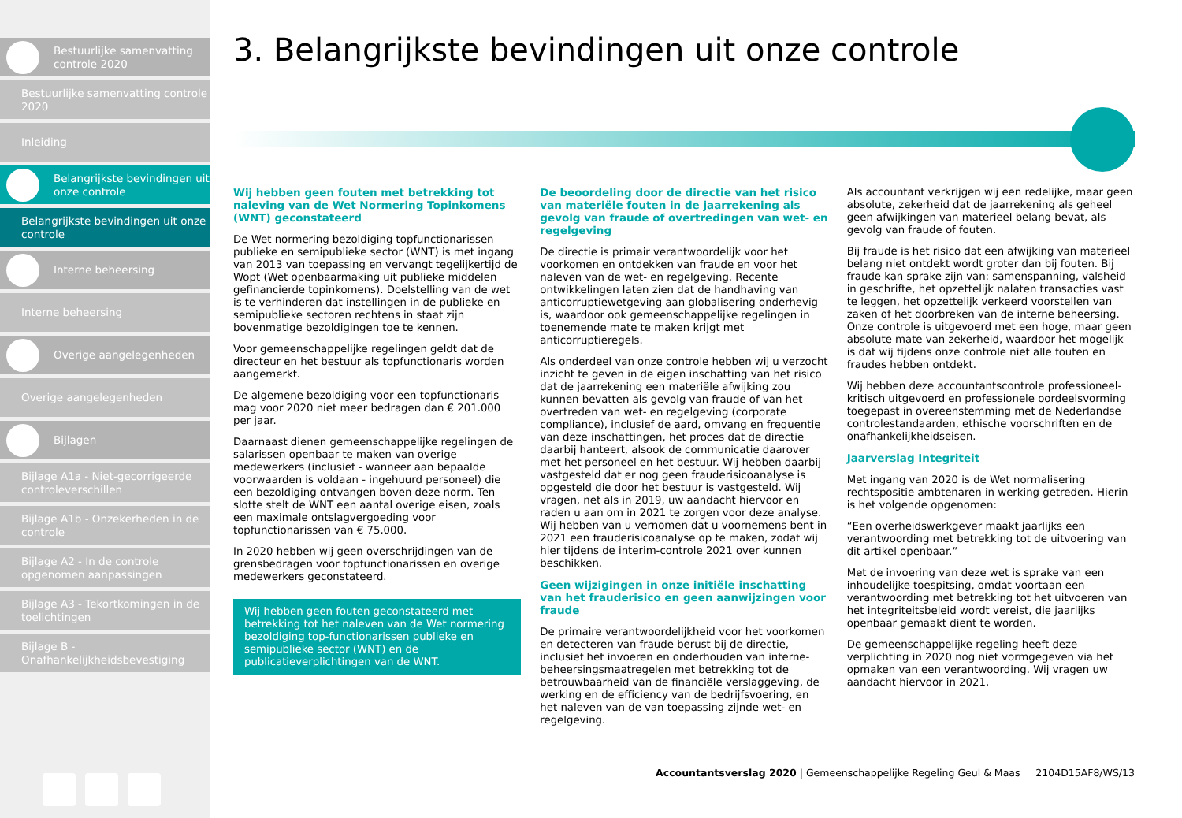Bestuurlijke samenvatting controle 2020
Bestuurlijke samenvatting controle 2020
Inleiding
Belangrijkste bevindingen uit onze controle
Belangrijkste bevindingen uit onze controle
Interne beheersing
Interne beheersing
Overige aangelegenheden
Overige aangelegenheden
Bijlagen
Bijlage A1a - Niet-gecorrigeerde controleverschillen
Bijlage A1b - Onzekerheden in de controle
Bijlage A2 - In de controle opgenomen aanpassingen
Bijlage A3 - Tekortkomingen in de toelichtingen
Bijlage B - Onafhankelijkheidsbevestiging
3. Belangrijkste bevindingen uit onze controle
Wij hebben geen fouten met betrekking tot naleving van de Wet Normering Topinkomens (WNT) geconstateerd
De Wet normering bezoldiging topfunctionarissen publieke en semipublieke sector (WNT) is met ingang van 2013 van toepassing en vervangt tegelijkertijd de Wopt (Wet openbaarmaking uit publieke middelen gefinancierde topinkomens). Doelstelling van de wet is te verhinderen dat instellingen in de publieke en semipublieke sectoren rechtens in staat zijn bovenmatige bezoldigingen toe te kennen.
Voor gemeenschappelijke regelingen geldt dat de directeur en het bestuur als topfunctionaris worden aangemerkt.
De algemene bezoldiging voor een topfunctionaris mag voor 2020 niet meer bedragen dan € 201.000 per jaar.
Daarnaast dienen gemeenschappelijke regelingen de salarissen openbaar te maken van overige medewerkers (inclusief - wanneer aan bepaalde voorwaarden is voldaan - ingehuurd personeel) die een bezoldiging ontvangen boven deze norm. Ten slotte stelt de WNT een aantal overige eisen, zoals een maximale ontslagvergoeding voor topfunctionarissen van € 75.000.
In 2020 hebben wij geen overschrijdingen van de grensbedragen voor topfunctionarissen en overige medewerkers geconstateerd.
Wij hebben geen fouten geconstateerd met betrekking tot het naleven van de Wet normering bezoldiging top-functionarissen publieke en semipublieke sector (WNT) en de publicatieverplichtingen van de WNT.
De beoordeling door de directie van het risico van materiële fouten in de jaarrekening als gevolg van fraude of overtredingen van wet- en regelgeving
De directie is primair verantwoordelijk voor het voorkomen en ontdekken van fraude en voor het naleven van de wet- en regelgeving. Recente ontwikkelingen laten zien dat de handhaving van anticorruptiewetgeving aan globalisering onderhevig is, waardoor ook gemeenschappelijke regelingen in toenemende mate te maken krijgt met anticorruptieregels.
Als onderdeel van onze controle hebben wij u verzocht inzicht te geven in de eigen inschatting van het risico dat de jaarrekening een materiële afwijking zou kunnen bevatten als gevolg van fraude of van het overtreden van wet- en regelgeving (corporate compliance), inclusief de aard, omvang en frequentie van deze inschattingen, het proces dat de directie daarbij hanteert, alsook de communicatie daarover met het personeel en het bestuur. Wij hebben daarbij vastgesteld dat er nog geen frauderisicoanalyse is opgesteld die door het bestuur is vastgesteld. Wij vragen, net als in 2019, uw aandacht hiervoor en raden u aan om in 2021 te zorgen voor deze analyse. Wij hebben van u vernomen dat u voornemens bent in 2021 een frauderisicoanalyse op te maken, zodat wij hier tijdens de interim-controle 2021 over kunnen beschikken.
Geen wijzigingen in onze initiële inschatting van het frauderisico en geen aanwijzingen voor fraude
De primaire verantwoordelijkheid voor het voorkomen en detecteren van fraude berust bij de directie, inclusief het invoeren en onderhouden van interne-beheersingsmaatregelen met betrekking tot de betrouwbaarheid van de financiële verslaggeving, de werking en de efficiency van de bedrijfsvoering, en het naleven van de van toepassing zijnde wet- en regelgeving.
Als accountant verkrijgen wij een redelijke, maar geen absolute, zekerheid dat de jaarrekening als geheel geen afwijkingen van materieel belang bevat, als gevolg van fraude of fouten.
Bij fraude is het risico dat een afwijking van materieel belang niet ontdekt wordt groter dan bij fouten. Bij fraude kan sprake zijn van: samenspanning, valsheid in geschrifte, het opzettelijk nalaten transacties vast te leggen, het opzettelijk verkeerd voorstellen van zaken of het doorbreken van de interne beheersing. Onze controle is uitgevoerd met een hoge, maar geen absolute mate van zekerheid, waardoor het mogelijk is dat wij tijdens onze controle niet alle fouten en fraudes hebben ontdekt.
Wij hebben deze accountantscontrole professioneel-kritisch uitgevoerd en professionele oordeelsvorming toegepast in overeenstemming met de Nederlandse controlestandaarden, ethische voorschriften en de onafhankelijkheidseisen.
Jaarverslag Integriteit
Met ingang van 2020 is de Wet normalisering rechtspositie ambtenaren in werking getreden. Hierin is het volgende opgenomen:
“Een overheidswerkgever maakt jaarlijks een verantwoording met betrekking tot de uitvoering van dit artikel openbaar.”
Met de invoering van deze wet is sprake van een inhoudelijke toespitsing, omdat voortaan een verantwoording met betrekking tot het uitvoeren van het integriteitsbeleid wordt vereist, die jaarlijks openbaar gemaakt dient te worden.
De gemeenschappelijke regeling heeft deze verplichting in 2020 nog niet vormgegeven via het opmaken van een verantwoording. Wij vragen uw aandacht hiervoor in 2021.
Accountantsverslag 2020 | Gemeenschappelijke Regeling Geul & Maas 2104D15AF8/WS/13